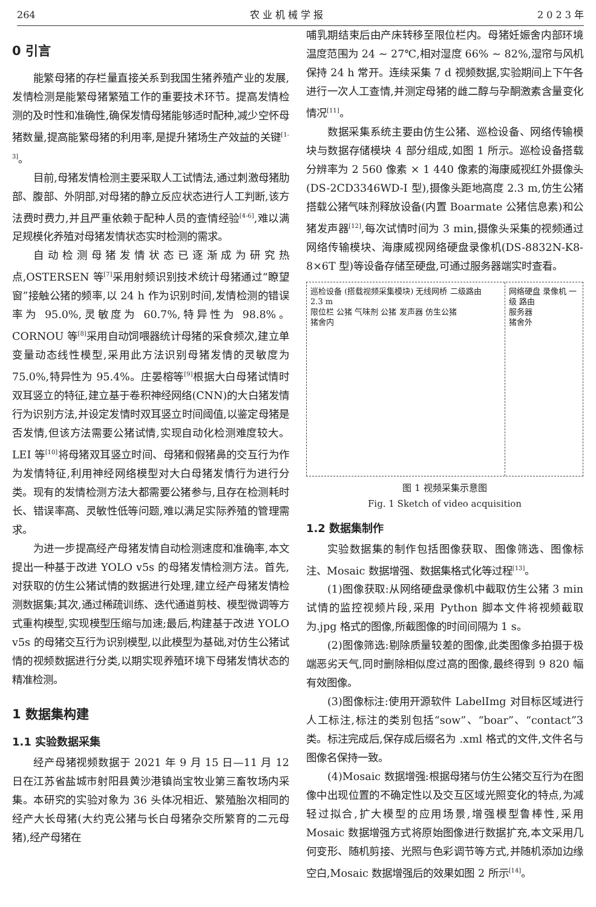264 农 业 机 械 学 报 2 0 2 3 年
0 引言
能繁母猪的存栏量直接关系到我国生猪养殖产业的发展,发情检测是能繁母猪繁殖工作的重要技术环节。提高发情检测的及时性和准确性,确保发情母猪能够适时配种,减少空怀母猪数量,提高能繁母猪的利用率,是提升猪场生产效益的关键<sup>[1-3]</sup>。
目前,母猪发情检测主要采取人工试情法,通过刺激母猪肋部、腹部、外阴部,对母猪的静立反应状态进行人工判断,该方法费时费力,并且严重依赖于配种人员的查情经验<sup>[4-6]</sup>,难以满足规模化养殖对母猪发情状态实时检测的需求。
自动检测母猪发情状态已逐渐成为研究热点,OSTERSEN 等<sup>[7]</sup>采用射频识别技术统计母猪通过“瞭望窗”接触公猪的频率,以 24 h 作为识别时间,发情检测的错误率为 95.0%,灵敏度为 60.7%,特异性为 98.8%。CORNOU 等<sup>[8]</sup>采用自动饲喂器统计母猪的采食频次,建立单变量动态线性模型,采用此方法识别母猪发情的灵敏度为 75.0%,特异性为 95.4%。庄晏榕等<sup>[9]</sup>根据大白母猪试情时双耳竖立的特征,建立基于卷积神经网络(CNN)的大白猪发情行为识别方法,并设定发情时双耳竖立时间阈值,以鉴定母猪是否发情,但该方法需要公猪试情,实现自动化检测难度较大。LEI 等<sup>[10]</sup>将母猪双耳竖立时间、母猪和假猪鼻的交互行为作为发情特征,利用神经网络模型对大白母猪发情行为进行分类。现有的发情检测方法大都需要公猪参与,且存在检测耗时长、错误率高、灵敏性低等问题,难以满足实际养殖的管理需求。
为进一步提高经产母猪发情自动检测速度和准确率,本文提出一种基于改进 YOLO v5s 的母猪发情检测方法。首先,对获取的仿生公猪试情的数据进行处理,建立经产母猪发情检测数据集;其次,通过稀疏训练、迭代通道剪枝、模型微调等方式重构模型,实现模型压缩与加速;最后,构建基于改进 YOLO v5s 的母猪交互行为识别模型,以此模型为基础,对仿生公猪试情的视频数据进行分类,以期实现养殖环境下母猪发情状态的精准检测。
1 数据集构建
1.1 实验数据采集
经产母猪视频数据于 2021 年 9 月 15 日—11 月 12 日在江苏省盐城市射阳县黄沙港镇尚宝牧业第三畜牧场内采集。本研究的实验对象为 36 头体况相近、繁殖胎次相同的经产大长母猪(大约克公猪与长白母猪杂交所繁育的二元母猪),经产母猪在
哺乳期结束后由产床转移至限位栏内。母猪妊娠舍内部环境温度范围为 24 ~ 27℃,相对湿度 66% ~ 82%,湿帘与风机保持 24 h 常开。连续采集 7 d 视频数据,实验期间上下午各进行一次人工查情,并测定母猪的雌二醇与孕酮激素含量变化情况<sup>[11]</sup>。
数据采集系统主要由仿生公猪、巡检设备、网络传输模块与数据存储模块 4 部分组成,如图 1 所示。巡检设备搭载分辨率为 2 560 像素 × 1 440 像素的海康威视红外摄像头(DS-2CD3346WD-I 型),摄像头距地高度 2.3 m,仿生公猪搭载公猪气味剂释放设备(内置 Boarmate 公猪信息素)和公猪发声器<sup>[12]</sup>,每次试情时间为 3 min,摄像头采集的视频通过网络传输模块、海康威视网络硬盘录像机(DS-8832N-K8-8×6T 型)等设备存储至硬盘,可通过服务器端实时查看。
巡检设备 (搭载视频采集模块) 无线网桥 二级路由
2.3 m
限位栏 公猪 气味剂 公猪 发声器 仿生公猪
猪舍内
网络硬盘 录像机 一级 路由
服务器
猪舍外
图 1 视频采集示意图
Fig. 1 Sketch of video acquisition
1.2 数据集制作
实验数据集的制作包括图像获取、图像筛选、图像标注、Mosaic 数据增强、数据集格式化等过程<sup>[13]</sup>。
(1)图像获取:从网络硬盘录像机中截取仿生公猪 3 min 试情的监控视频片段,采用 Python 脚本文件将视频截取为.jpg 格式的图像,所截图像的时间间隔为 1 s。
(2)图像筛选:剔除质量较差的图像,此类图像多拍摄于极端恶劣天气,同时删除相似度过高的图像,最终得到 9 820 幅有效图像。
(3)图像标注:使用开源软件 LabelImg 对目标区域进行人工标注,标注的类别包括“sow”、“boar”、“contact”3 类。标注完成后,保存成后缀名为 .xml 格式的文件,文件名与图像名保持一致。
(4)Mosaic 数据增强:根据母猪与仿生公猪交互行为在图像中出现位置的不确定性以及交互区域光照变化的特点,为减轻过拟合,扩大模型的应用场景,增强模型鲁棒性,采用 Mosaic 数据增强方式将原始图像进行数据扩充,本文采用几何变形、随机剪接、光照与色彩调节等方式,并随机添加边缘空白,Mosaic 数据增强后的效果如图 2 所示<sup>[14]</sup>。